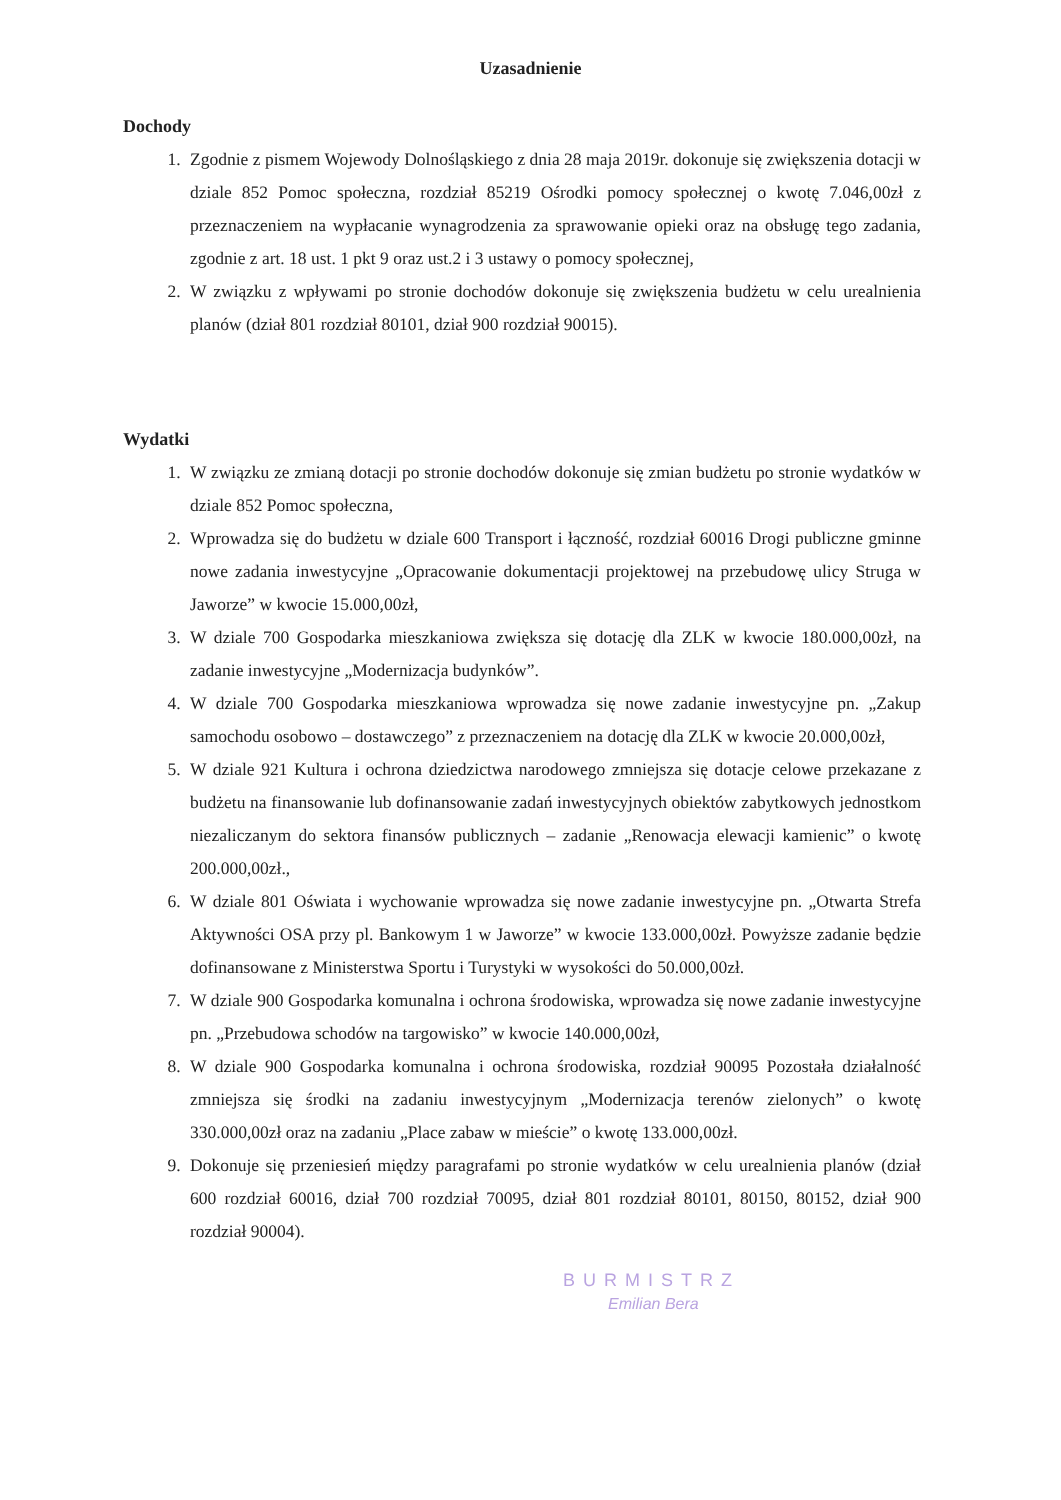Uzasadnienie
Dochody
1. Zgodnie z pismem Wojewody Dolnośląskiego z dnia 28 maja 2019r. dokonuje się zwiększenia dotacji w dziale 852 Pomoc społeczna, rozdział 85219 Ośrodki pomocy społecznej o kwotę 7.046,00zł z przeznaczeniem na wypłacanie wynagrodzenia za sprawowanie opieki oraz na obsługę tego zadania, zgodnie z art. 18 ust. 1 pkt 9 oraz ust.2 i 3 ustawy o pomocy społecznej,
2. W związku z wpływami po stronie dochodów dokonuje się zwiększenia budżetu w celu urealnienia planów (dział 801 rozdział 80101, dział 900 rozdział 90015).
Wydatki
1. W związku ze zmianą dotacji po stronie dochodów dokonuje się zmian budżetu po stronie wydatków w dziale 852 Pomoc społeczna,
2. Wprowadza się do budżetu w dziale 600 Transport i łączność, rozdział 60016 Drogi publiczne gminne nowe zadania inwestycyjne „Opracowanie dokumentacji projektowej na przebudowę ulicy Struga w Jaworze” w kwocie 15.000,00zł,
3. W dziale 700 Gospodarka mieszkaniowa zwiększa się dotację dla ZLK w kwocie 180.000,00zł, na zadanie inwestycyjne „Modernizacja budynków”.
4. W dziale 700 Gospodarka mieszkaniowa wprowadza się nowe zadanie inwestycyjne pn. „Zakup samochodu osobowo – dostawczego” z przeznaczeniem na dotację dla ZLK w kwocie 20.000,00zł,
5. W dziale 921 Kultura i ochrona dziedzictwa narodowego zmniejsza się dotacje celowe przekazane z budżetu na finansowanie lub dofinansowanie zadań inwestycyjnych obiektów zabytkowych jednostkom niezaliczanym do sektora finansów publicznych – zadanie „Renowacja elewacji kamienic” o kwotę 200.000,00zł.,
6. W dziale 801 Oświata i wychowanie wprowadza się nowe zadanie inwestycyjne pn. „Otwarta Strefa Aktywności OSA przy pl. Bankowym 1 w Jaworze” w kwocie 133.000,00zł. Powyższe zadanie będzie dofinansowane z Ministerstwa Sportu i Turystyki w wysokości do 50.000,00zł.
7. W dziale 900 Gospodarka komunalna i ochrona środowiska, wprowadza się nowe zadanie inwestycyjne pn. „Przebudowa schodów na targowisko” w kwocie 140.000,00zł,
8. W dziale 900 Gospodarka komunalna i ochrona środowiska, rozdział 90095 Pozostała działalność zmniejsza się środki na zadaniu inwestycyjnym „Modernizacja terenów zielonych” o kwotę 330.000,00zł oraz na zadaniu „Place zabaw w mieście” o kwotę 133.000,00zł.
9. Dokonuje się przeniesień między paragrafami po stronie wydatków w celu urealnienia planów (dział 600 rozdział 60016, dział 700 rozdział 70095, dział 801 rozdział 80101, 80150, 80152, dział 900 rozdział 90004).
BURMISTRZ
Emilian Bera